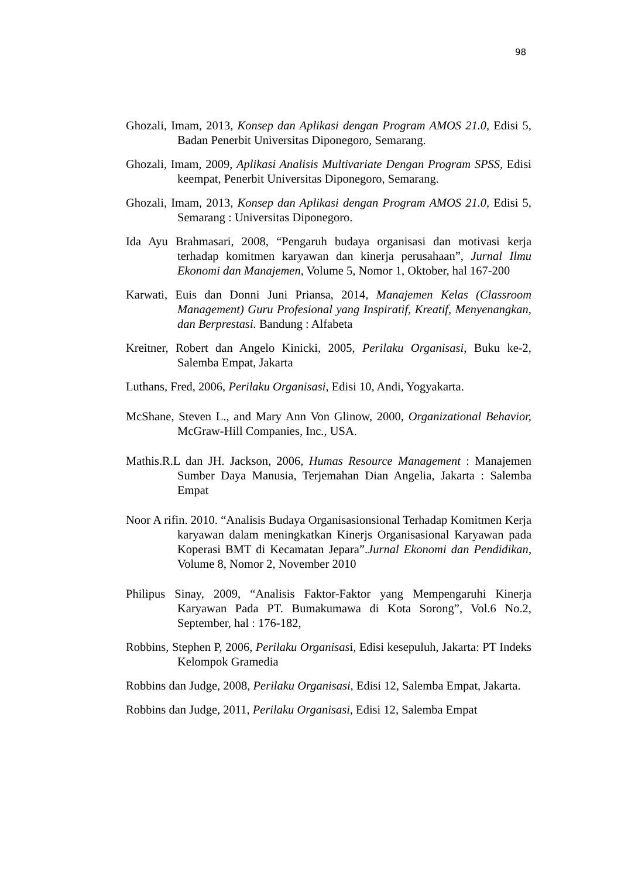98
Ghozali, Imam, 2013, Konsep dan Aplikasi dengan Program AMOS 21.0, Edisi 5, Badan Penerbit Universitas Diponegoro, Semarang.
Ghozali, Imam, 2009, Aplikasi Analisis Multivariate Dengan Program SPSS, Edisi keempat, Penerbit Universitas Diponegoro, Semarang.
Ghozali, Imam, 2013, Konsep dan Aplikasi dengan Program AMOS 21.0, Edisi 5, Semarang : Universitas Diponegoro.
Ida Ayu Brahmasari, 2008, “Pengaruh budaya organisasi dan motivasi kerja terhadap komitmen karyawan dan kinerja perusahaan”, Jurnal Ilmu Ekonomi dan Manajemen, Volume 5, Nomor 1, Oktober, hal 167-200
Karwati, Euis dan Donni Juni Priansa, 2014, Manajemen Kelas (Classroom Management) Guru Profesional yang Inspiratif, Kreatif, Menyenangkan, dan Berprestasi. Bandung : Alfabeta
Kreitner, Robert dan Angelo Kinicki, 2005, Perilaku Organisasi, Buku ke-2, Salemba Empat, Jakarta
Luthans, Fred, 2006, Perilaku Organisasi, Edisi 10, Andi, Yogyakarta.
McShane, Steven L., and Mary Ann Von Glinow, 2000, Organizational Behavior, McGraw-Hill Companies, Inc., USA.
Mathis.R.L dan JH. Jackson, 2006, Humas Resource Management : Manajemen Sumber Daya Manusia, Terjemahan Dian Angelia, Jakarta : Salemba Empat
Noor A rifin. 2010. “Analisis Budaya Organisasionsional Terhadap Komitmen Kerja karyawan dalam meningkatkan Kinerjs Organisasional Karyawan pada Koperasi BMT di Kecamatan Jepara”.Jurnal Ekonomi dan Pendidikan, Volume 8, Nomor 2, November 2010
Philipus Sinay, 2009, “Analisis Faktor-Faktor yang Mempengaruhi Kinerja Karyawan Pada PT. Bumakumawa di Kota Sorong”, Vol.6 No.2, September, hal : 176-182,
Robbins, Stephen P, 2006, Perilaku Organisasi, Edisi kesepuluh, Jakarta: PT Indeks Kelompok Gramedia
Robbins dan Judge, 2008, Perilaku Organisasi, Edisi 12, Salemba Empat, Jakarta.
Robbins dan Judge, 2011, Perilaku Organisasi, Edisi 12, Salemba Empat